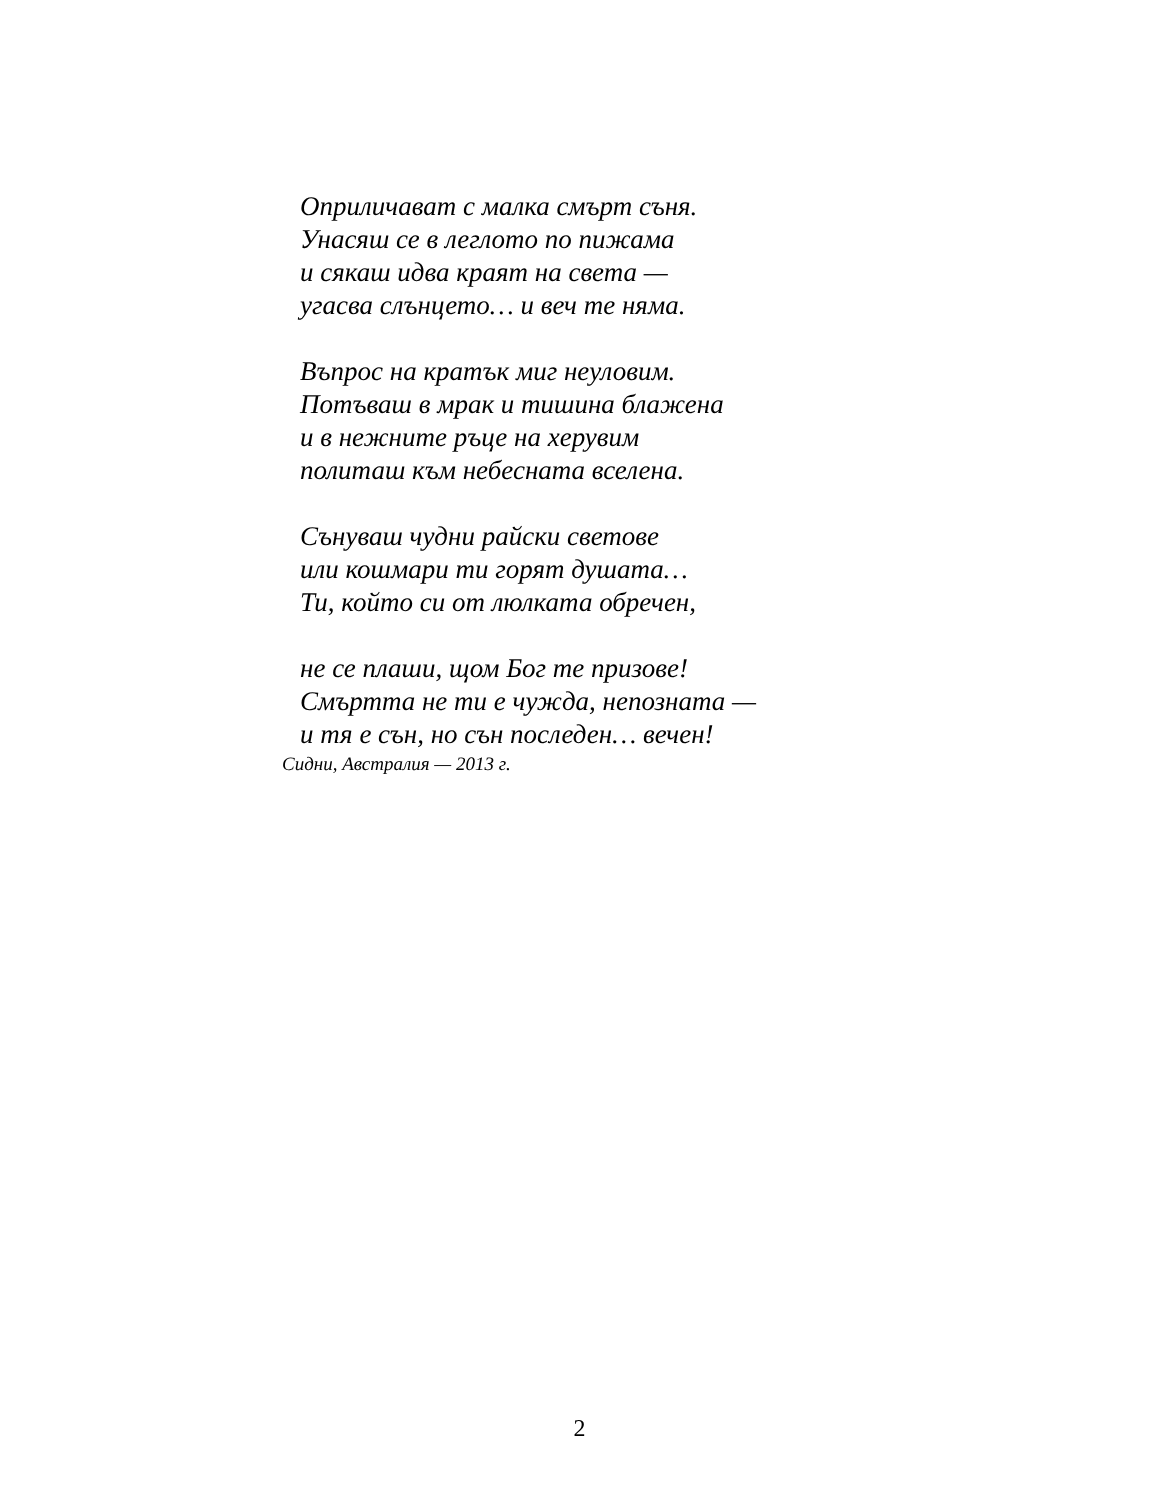Оприличават с малка смърт съня.
Унасяш се в леглото по пижама
и сякаш идва краят на света —
угасва слънцето… и веч те няма.
Въпрос на кратък миг неуловим.
Потъваш в мрак и тишина блажена
и в нежните ръце на херувим
политаш към небесната вселена.
Сънуваш чудни райски светове
или кошмари ти горят душата…
Ти, който си от люлката обречен,
не се плаши, щом Бог те призове!
Смъртта не ти е чужда, непозната —
и тя е сън, но сън последен… вечен!
Сидни, Австралия — 2013 г.
2